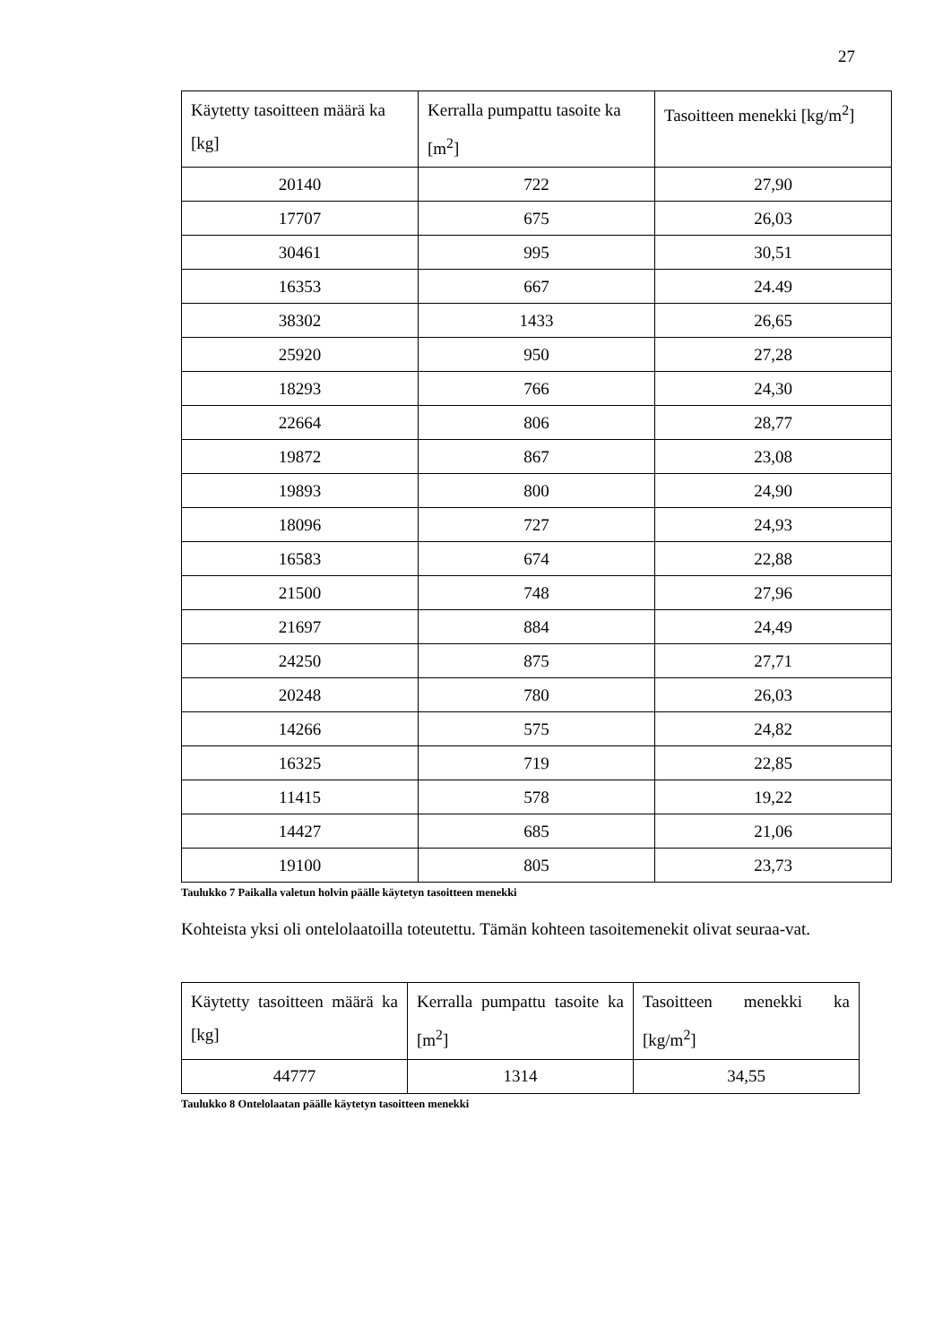27
| Käytetty tasoitteen määrä ka [kg] | Kerralla pumpattu tasoite ka [m<sup>2</sup>] | Tasoitteen menekki [kg/m<sup>2</sup>] |
| --- | --- | --- |
| 20140 | 722 | 27,90 |
| 17707 | 675 | 26,03 |
| 30461 | 995 | 30,51 |
| 16353 | 667 | 24.49 |
| 38302 | 1433 | 26,65 |
| 25920 | 950 | 27,28 |
| 18293 | 766 | 24,30 |
| 22664 | 806 | 28,77 |
| 19872 | 867 | 23,08 |
| 19893 | 800 | 24,90 |
| 18096 | 727 | 24,93 |
| 16583 | 674 | 22,88 |
| 21500 | 748 | 27,96 |
| 21697 | 884 | 24,49 |
| 24250 | 875 | 27,71 |
| 20248 | 780 | 26,03 |
| 14266 | 575 | 24,82 |
| 16325 | 719 | 22,85 |
| 11415 | 578 | 19,22 |
| 14427 | 685 | 21,06 |
| 19100 | 805 | 23,73 |
Taulukko 7 Paikalla valetun holvin päälle käytetyn tasoitteen menekki
Kohteista yksi oli ontelolaatoilla toteutettu. Tämän kohteen tasoitemenekit olivat seuraa-vat.
| Käytetty tasoitteen määrä ka [kg] | Kerralla pumpattu tasoite ka [m<sup>2</sup>] | Tasoitteen menekki ka [kg/m<sup>2</sup>] |
| --- | --- | --- |
| 44777 | 1314 | 34,55 |
Taulukko 8 Ontelolaatan päälle käytetyn tasoitteen menekki